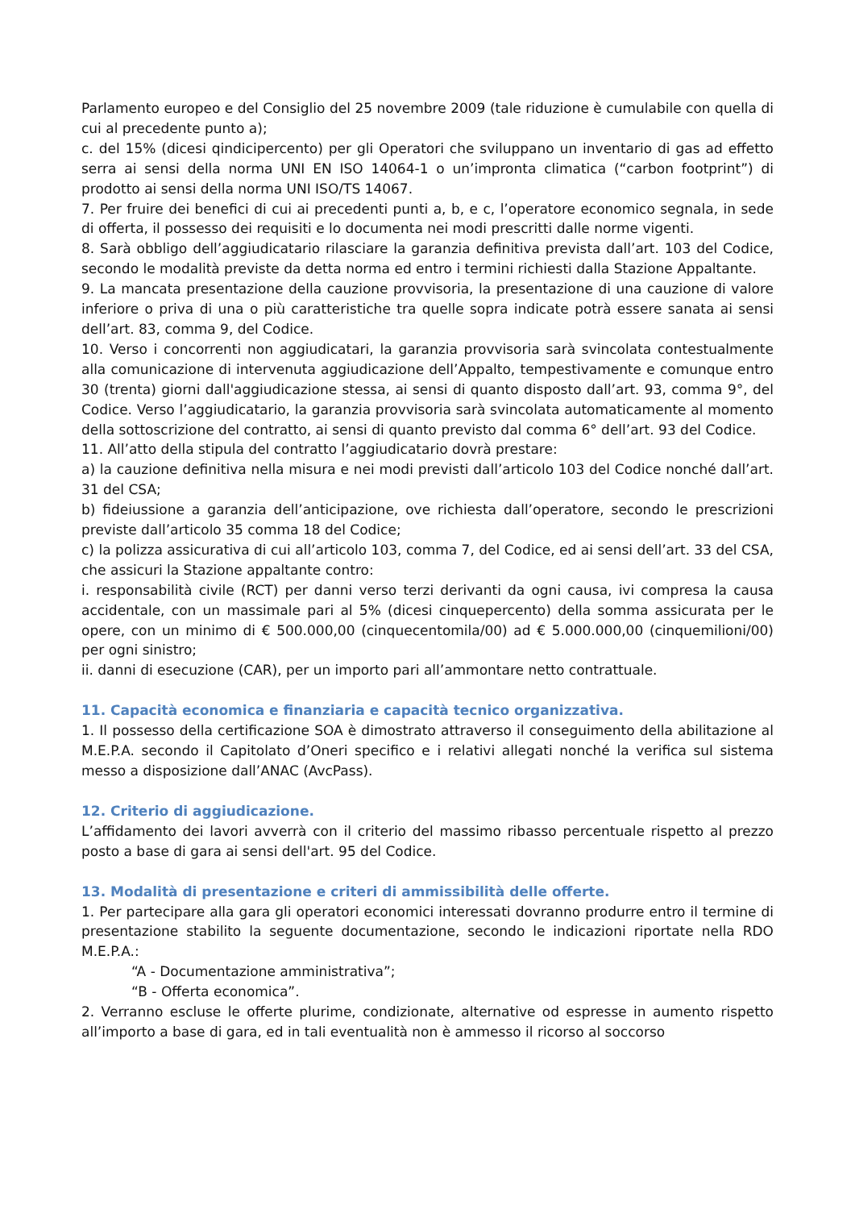Parlamento europeo e del Consiglio del 25 novembre 2009 (tale riduzione è cumulabile con quella di cui al precedente punto a);
c. del 15% (dicesi qindicipercento) per gli Operatori che sviluppano un inventario di gas ad effetto serra ai sensi della norma UNI EN ISO 14064-1 o un’impronta climatica (“carbon footprint”) di prodotto ai sensi della norma UNI ISO/TS 14067.
7. Per fruire dei benefici di cui ai precedenti punti a, b, e c, l’operatore economico segnala, in sede di offerta, il possesso dei requisiti e lo documenta nei modi prescritti dalle norme vigenti.
8. Sarà obbligo dell’aggiudicatario rilasciare la garanzia definitiva prevista dall’art. 103 del Codice, secondo le modalità previste da detta norma ed entro i termini richiesti dalla Stazione Appaltante.
9. La mancata presentazione della cauzione provvisoria, la presentazione di una cauzione di valore inferiore o priva di una o più caratteristiche tra quelle sopra indicate potrà essere sanata ai sensi dell’art. 83, comma 9, del Codice.
10. Verso i concorrenti non aggiudicatari, la garanzia provvisoria sarà svincolata contestualmente alla comunicazione di intervenuta aggiudicazione dell’Appalto, tempestivamente e comunque entro 30 (trenta) giorni dall'aggiudicazione stessa, ai sensi di quanto disposto dall’art. 93, comma 9°, del Codice. Verso l’aggiudicatario, la garanzia provvisoria sarà svincolata automaticamente al momento della sottoscrizione del contratto, ai sensi di quanto previsto dal comma 6° dell’art. 93 del Codice.
11. All’atto della stipula del contratto l’aggiudicatario dovrà prestare:
a) la cauzione definitiva nella misura e nei modi previsti dall’articolo 103 del Codice nonché dall’art. 31 del CSA;
b) fideiussione a garanzia dell’anticipazione, ove richiesta dall’operatore, secondo le prescrizioni previste dall’articolo 35 comma 18 del Codice;
c) la polizza assicurativa di cui all’articolo 103, comma 7, del Codice, ed ai sensi dell’art. 33 del CSA, che assicuri la Stazione appaltante contro:
i. responsabilità civile (RCT) per danni verso terzi derivanti da ogni causa, ivi compresa la causa accidentale, con un massimale pari al 5% (dicesi cinquepercento) della somma assicurata per le opere, con un minimo di € 500.000,00 (cinquecentomila/00) ad € 5.000.000,00 (cinquemilioni/00) per ogni sinistro;
ii. danni di esecuzione (CAR), per un importo pari all’ammontare netto contrattuale.
11. Capacità economica e finanziaria e capacità tecnico organizzativa.
1. Il possesso della certificazione SOA è dimostrato attraverso il conseguimento della abilitazione al M.E.P.A. secondo il Capitolato d’Oneri specifico e i relativi allegati nonché la verifica sul sistema messo a disposizione dall’ANAC (AvcPass).
12. Criterio di aggiudicazione.
L’affidamento dei lavori avverrà con il criterio del massimo ribasso percentuale rispetto al prezzo posto a base di gara ai sensi dell'art. 95 del Codice.
13. Modalità di presentazione e criteri di ammissibilità delle offerte.
1. Per partecipare alla gara gli operatori economici interessati dovranno produrre entro il termine di presentazione stabilito la seguente documentazione, secondo le indicazioni riportate nella RDO M.E.P.A.:
“A - Documentazione amministrativa”;
“B - Offerta economica”.
2. Verranno escluse le offerte plurime, condizionate, alternative od espresse in aumento rispetto all’importo a base di gara, ed in tali eventualità non è ammesso il ricorso al soccorso